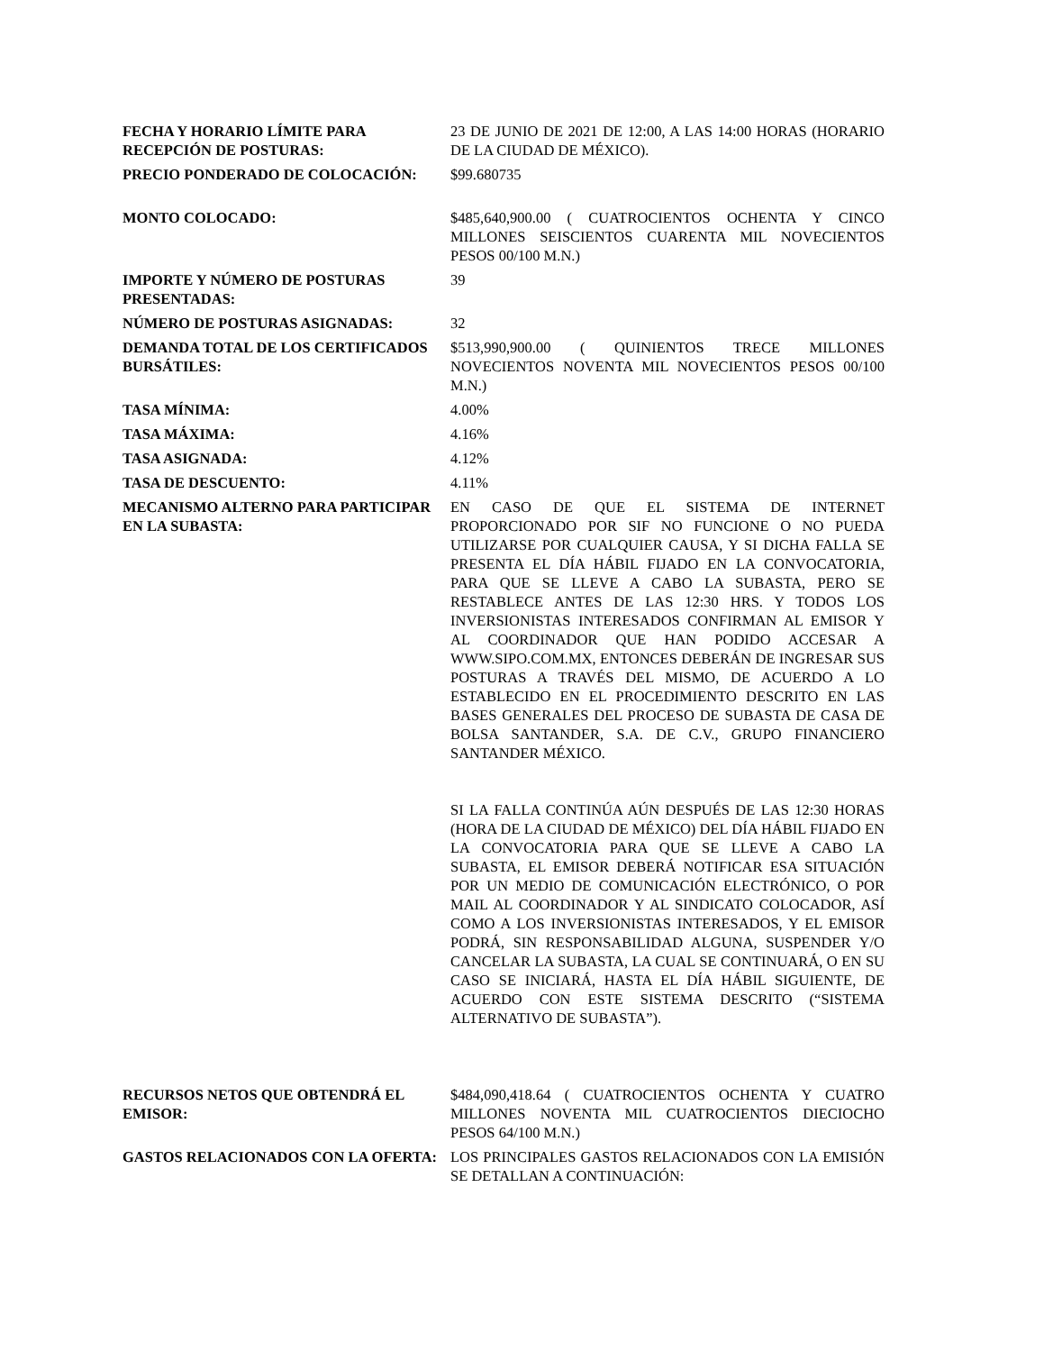| FECHA Y HORARIO LÍMITE PARA RECEPCIÓN DE POSTURAS: | 23 DE JUNIO DE 2021 DE 12:00, A LAS 14:00 HORAS (HORARIO DE LA CIUDAD DE MÉXICO). |
| PRECIO PONDERADO DE COLOCACIÓN: | $99.680735 |
| MONTO COLOCADO: | $485,640,900.00 ( CUATROCIENTOS OCHENTA Y CINCO MILLONES SEISCIENTOS CUARENTA MIL NOVECIENTOS PESOS 00/100 M.N.) |
| IMPORTE Y NÚMERO DE POSTURAS PRESENTADAS: | 39 |
| NÚMERO DE POSTURAS ASIGNADAS: | 32 |
| DEMANDA TOTAL DE LOS CERTIFICADOS BURSÁTILES: | $513,990,900.00 ( QUINIENTOS TRECE MILLONES NOVECIENTOS NOVENTA MIL NOVECIENTOS PESOS 00/100 M.N.) |
| TASA MÍNIMA: | 4.00% |
| TASA MÁXIMA: | 4.16% |
| TASA ASIGNADA: | 4.12% |
| TASA DE DESCUENTO: | 4.11% |
| MECANISMO ALTERNO PARA PARTICIPAR EN LA SUBASTA: | EN CASO DE QUE EL SISTEMA DE INTERNET PROPORCIONADO POR SIF NO FUNCIONE O NO PUEDA UTILIZARSE POR CUALQUIER CAUSA, Y SI DICHA FALLA SE PRESENTA EL DÍA HÁBIL FIJADO EN LA CONVOCATORIA, PARA QUE SE LLEVE A CABO LA SUBASTA, PERO SE RESTABLECE ANTES DE LAS 12:30 HRS. Y TODOS LOS INVERSIONISTAS INTERESADOS CONFIRMAN AL EMISOR Y AL COORDINADOR QUE HAN PODIDO ACCESAR A WWW.SIPO.COM.MX, ENTONCES DEBERÁN DE INGRESAR SUS POSTURAS A TRAVÉS DEL MISMO, DE ACUERDO A LO ESTABLECIDO EN EL PROCEDIMIENTO DESCRITO EN LAS BASES GENERALES DEL PROCESO DE SUBASTA DE CASA DE BOLSA SANTANDER, S.A. DE C.V., GRUPO FINANCIERO SANTANDER MÉXICO. SI LA FALLA CONTINÚA AÚN DESPUÉS DE LAS 12:30 HORAS (HORA DE LA CIUDAD DE MÉXICO) DEL DÍA HÁBIL FIJADO EN LA CONVOCATORIA PARA QUE SE LLEVE A CABO LA SUBASTA, EL EMISOR DEBERÁ NOTIFICAR ESA SITUACIÓN POR UN MEDIO DE COMUNICACIÓN ELECTRÓNICO, O POR MAIL AL COORDINADOR Y AL SINDICATO COLOCADOR, ASÍ COMO A LOS INVERSIONISTAS INTERESADOS, Y EL EMISOR PODRÁ, SIN RESPONSABILIDAD ALGUNA, SUSPENDER Y/O CANCELAR LA SUBASTA, LA CUAL SE CONTINUARÁ, O EN SU CASO SE INICIARÁ, HASTA EL DÍA HÁBIL SIGUIENTE, DE ACUERDO CON ESTE SISTEMA DESCRITO (“SISTEMA ALTERNATIVO DE SUBASTA”). |
| RECURSOS NETOS QUE OBTENDRÁ EL EMISOR: | $484,090,418.64 ( CUATROCIENTOS OCHENTA Y CUATRO MILLONES NOVENTA MIL CUATROCIENTOS DIECIOCHO PESOS 64/100 M.N.) |
| GASTOS RELACIONADOS CON LA OFERTA: | LOS PRINCIPALES GASTOS RELACIONADOS CON LA EMISIÓN SE DETALLAN A CONTINUACIÓN: |